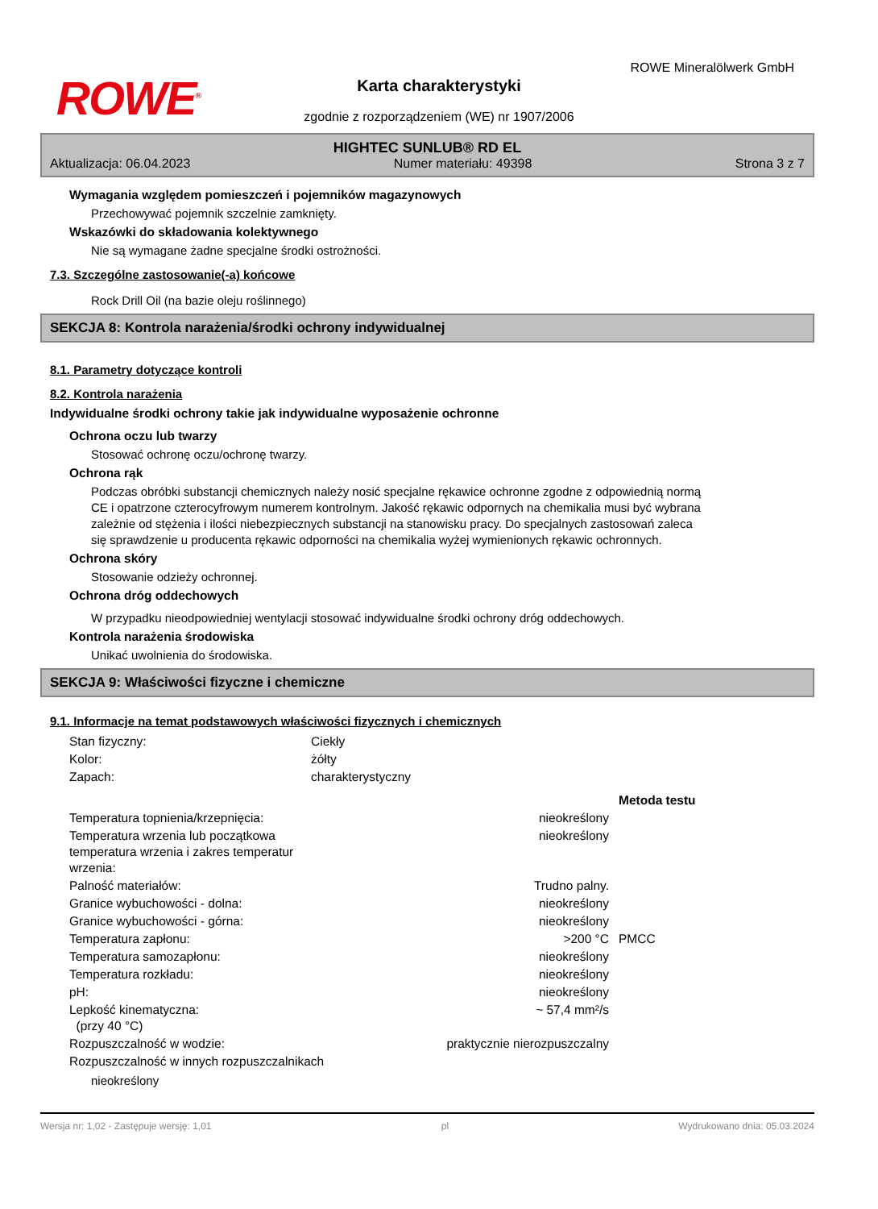ROWE<sup>®</sup>
ROWE Mineralölwerk GmbH
Karta charakterystyki
zgodnie z rozporządzeniem (WE) nr 1907/2006
HIGHTEC SUNLUB® RD EL
Aktualizacja: 06.04.2023 Numer materiału: 49398 Strona 3 z 7
Wymagania względem pomieszczeń i pojemników magazynowych
Przechowywać pojemnik szczelnie zamknięty.
Wskazówki do składowania kolektywnego
Nie są wymagane żadne specjalne środki ostrożności.
7.3. Szczególne zastosowanie(-a) końcowe
Rock Drill Oil (na bazie oleju roślinnego)
SEKCJA 8: Kontrola narażenia/środki ochrony indywidualnej
8.1. Parametry dotyczące kontroli
8.2. Kontrola narażenia
Indywidualne środki ochrony takie jak indywidualne wyposażenie ochronne
Ochrona oczu lub twarzy
Stosować ochronę oczu/ochronę twarzy.
Ochrona rąk
Podczas obróbki substancji chemicznych należy nosić specjalne rękawice ochronne zgodne z odpowiednią normą CE i opatrzone czterocyfrowym numerem kontrolnym. Jakość rękawic odpornych na chemikalia musi być wybrana zależnie od stężenia i ilości niebezpiecznych substancji na stanowisku pracy. Do specjalnych zastosowań zaleca się sprawdzenie u producenta rękawic odporności na chemikalia wyżej wymienionych rękawic ochronnych.
Ochrona skóry
Stosowanie odzieży ochronnej.
Ochrona dróg oddechowych
W przypadku nieodpowiedniej wentylacji stosować indywidualne środki ochrony dróg oddechowych.
Kontrola narażenia środowiska
Unikać uwolnienia do środowiska.
SEKCJA 9: Właściwości fizyczne i chemiczne
9.1. Informacje na temat podstawowych właściwości fizycznych i chemicznych
| Stan fizyczny: | Ciekły | | |
| Kolor: | żółty | | |
| Zapach: | charakterystyczny | | |
| | | | Metoda testu |
| Temperatura topnienia/krzepnięcia: | nieokreślony | | |
| Temperatura wrzenia lub początkowa temperatura wrzenia i zakres temperatur wrzenia: | nieokreślony | | |
| Palność materiałów: | Trudno palny. | | |
| Granice wybuchowości - dolna: | nieokreślony | | |
| Granice wybuchowości - górna: | nieokreślony | | |
| Temperatura zapłonu: | >200 °C | | PMCC |
| Temperatura samozapłonu: | nieokreślony | | |
| Temperatura rozkładu: | nieokreślony | | |
| pH: | nieokreślony | | |
| Lepkość kinematyczna: (przy 40 °C) | ~ 57,4 mm²/s | | |
| Rozpuszczalność w wodzie: | praktycznie nierozpuszczalny | | |
| Rozpuszczalność w innych rozpuszczalnikach | | | |
nieokreślony
Wersja nr: 1,02 - Zastępuje wersję: 1,01 pl Wydrukowano dnia: 05.03.2024